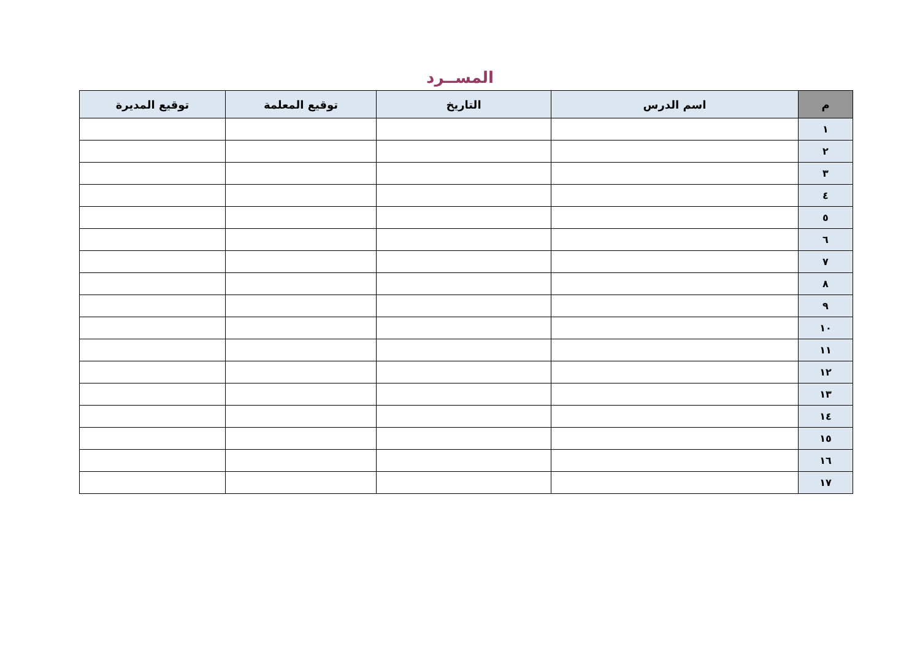المســرد
| م | اسم الدرس | التاريخ | توقيع المعلمة | توقيع المديرة |
| --- | --- | --- | --- | --- |
| ١ | | | | |
| ٢ | | | | |
| ٣ | | | | |
| ٤ | | | | |
| ٥ | | | | |
| ٦ | | | | |
| ٧ | | | | |
| ٨ | | | | |
| ٩ | | | | |
| ١٠ | | | | |
| ١١ | | | | |
| ١٢ | | | | |
| ١٣ | | | | |
| ١٤ | | | | |
| ١٥ | | | | |
| ١٦ | | | | |
| ١٧ | | | | |